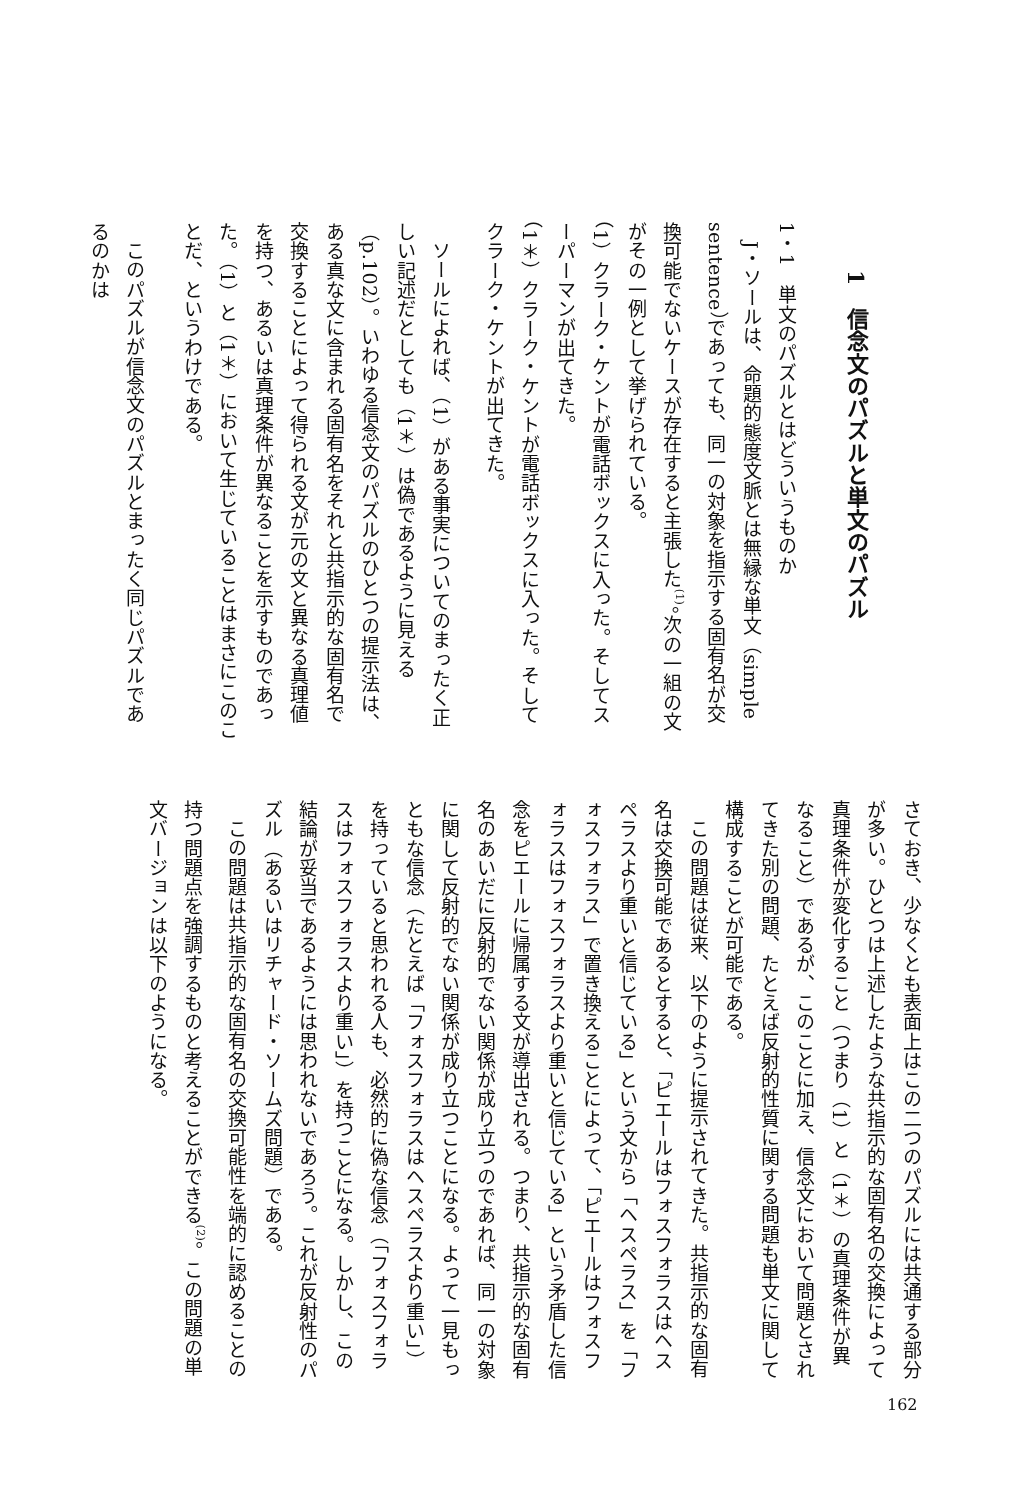1　信念文のパズルと単文のパズル
1・1　単文のパズルとはどういうものか
J・ソールは、命題的態度文脈とは無縁な単文（simple sentence）であっても、同一の対象を指示する固有名が交換可能でないケースが存在すると主張した<sup>(1)</sup>。次の一組の文がその一例として挙げられている。
（1）クラーク・ケントが電話ボックスに入った。そしてスーパーマンが出てきた。
（1＊）クラーク・ケントが電話ボックスに入った。そしてクラーク・ケントが出てきた。
ソールによれば、（1）がある事実についてのまったく正しい記述だとしても（1＊）は偽であるように見える（p.102）。いわゆる信念文のパズルのひとつの提示法は、ある真な文に含まれる固有名をそれと共指示的な固有名で交換することによって得られる文が元の文と異なる真理値を持つ、あるいは真理条件が異なることを示すものであった。（1）と（1＊）において生じていることはまさにこのことだ、というわけである。
このパズルが信念文のパズルとまったく同じパズルであるのかは
さておき、少なくとも表面上はこの二つのパズルには共通する部分が多い。ひとつは上述したような共指示的な固有名の交換によって真理条件が変化すること（つまり（1）と（1＊）の真理条件が異なること）であるが、このことに加え、信念文において問題とされてきた別の問題、たとえば反射的性質に関する問題も単文に関して構成することが可能である。
この問題は従来、以下のように提示されてきた。共指示的な固有名は交換可能であるとすると、「ピエールはフォスフォラスはヘスペラスより重いと信じている」という文から「ヘスペラス」を「フォスフォラス」で置き換えることによって、「ピエールはフォスフォラスはフォスフォラスより重いと信じている」という矛盾した信念をピエールに帰属する文が導出される。つまり、共指示的な固有名のあいだに反射的でない関係が成り立つのであれば、同一の対象に関して反射的でない関係が成り立つことになる。よって一見もっともな信念（たとえば「フォスフォラスはヘスペラスより重い」）を持っていると思われる人も、必然的に偽な信念（「フォスフォラスはフォスフォラスより重い」）を持つことになる。しかし、この結論が妥当であるようには思われないであろう。これが反射性のパズル（あるいはリチャード・ソームズ問題）である。
この問題は共指示的な固有名の交換可能性を端的に認めることの持つ問題点を強調するものと考えることができる<sup>(2)</sup>。この問題の単文バージョンは以下のようになる。
162